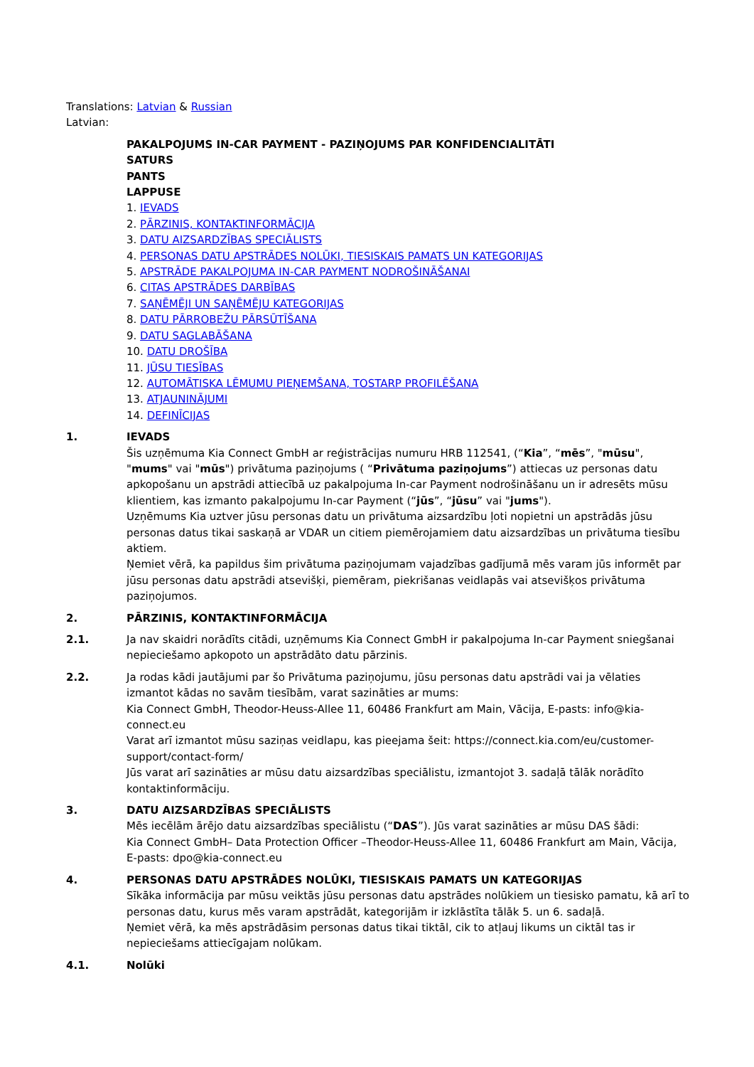Translations: Latvian & Russian
Latvian:
PAKALPOJUMS IN-CAR PAYMENT - PAZIŅOJUMS PAR KONFIDENCIALITĀTI
SATURS
PANTS
LAPPUSE
1. IEVADS
2. PĀRZINIS, KONTAKTINFORMĀCIJA
3. DATU AIZSARDZĪBAS SPECIĀLISTS
4. PERSONAS DATU APSTRĀDES NOLŪKI, TIESISKAIS PAMATS UN KATEGORIJAS
5. APSTRĀDE PAKALPOJUMA IN-CAR PAYMENT NODROŠINĀŠANAI
6. CITAS APSTRĀDES DARBĪBAS
7. SAŅĒMĒJI UN SAŅĒMĒJU KATEGORIJAS
8. DATU PĀRROBEŽU PĀRSŪTĪŠANA
9. DATU SAGLABĀŠANA
10. DATU DROŠĪBA
11. JŪSU TIESĪBAS
12. AUTOMĀTISKA LĒMUMU PIEŅEMŠANA, TOSTARP PROFILĒŠANA
13. ATJAUNINĀJUMI
14. DEFINĪCIJAS
1. IEVADS
Šis uzņēmuma Kia Connect GmbH ar reģistrācijas numuru HRB 112541, (“Kia”, “mēs”, "mūsu", "mums" vai "mūs") privātuma paziņojums ( “Privātuma paziņojums”) attiecas uz personas datu apkopošanu un apstrādi attiecībā uz pakalpojuma In-car Payment nodrošināšanu un ir adresēts mūsu klientiem, kas izmanto pakalpojumu In-car Payment (“jūs”, “jūsu” vai "jums").
Uzņēmums Kia uztver jūsu personas datu un privātuma aizsardzību ļoti nopietni un apstrādās jūsu personas datus tikai saskaņā ar VDAR un citiem piemērojamiem datu aizsardzības un privātuma tiesību aktiem.
Ņemiet vērā, ka papildus šim privātuma paziņojumam vajadzības gadījumā mēs varam jūs informēt par jūsu personas datu apstrādi atsevišķi, piemēram, piekrišanas veidlapās vai atsevišķos privātuma paziņojumos.
2. PĀRZINIS, KONTAKTINFORMĀCIJA
2.1. Ja nav skaidri norādīts citādi, uzņēmums Kia Connect GmbH ir pakalpojuma In-car Payment sniegšanai nepieciešamo apkopoto un apstrādāto datu pārzinis.
2.2. Ja rodas kādi jautājumi par šo Privātuma paziņojumu, jūsu personas datu apstrādi vai ja vēlaties izmantot kādas no savām tiesībām, varat sazināties ar mums:
Kia Connect GmbH, Theodor-Heuss-Allee 11, 60486 Frankfurt am Main, Vācija, E-pasts: info@kia-connect.eu
Varat arī izmantot mūsu saziņas veidlapu, kas pieejama šeit: https://connect.kia.com/eu/customer-support/contact-form/
Jūs varat arī sazināties ar mūsu datu aizsardzības speciālistu, izmantojot 3. sadaļā tālāk norādīto kontaktinformāciju.
3. DATU AIZSARDZĪBAS SPECIĀLISTS
Mēs iecēlām ārējo datu aizsardzības speciālistu (“DAS”). Jūs varat sazināties ar mūsu DAS šādi:
Kia Connect GmbH– Data Protection Officer –Theodor-Heuss-Allee 11, 60486 Frankfurt am Main, Vācija, E-pasts: dpo@kia-connect.eu
4. PERSONAS DATU APSTRĀDES NOLŪKI, TIESISKAIS PAMATS UN KATEGORIJAS
Sīkāka informācija par mūsu veiktās jūsu personas datu apstrādes nolūkiem un tiesisko pamatu, kā arī to personas datu, kurus mēs varam apstrādāt, kategorijām ir izklāstīta tālāk 5. un 6. sadaļā.
Ņemiet vērā, ka mēs apstrādāsim personas datus tikai tiktāl, cik to atļauj likums un ciktāl tas ir nepieciešams attiecīgajam nolūkam.
4.1. Nolūki